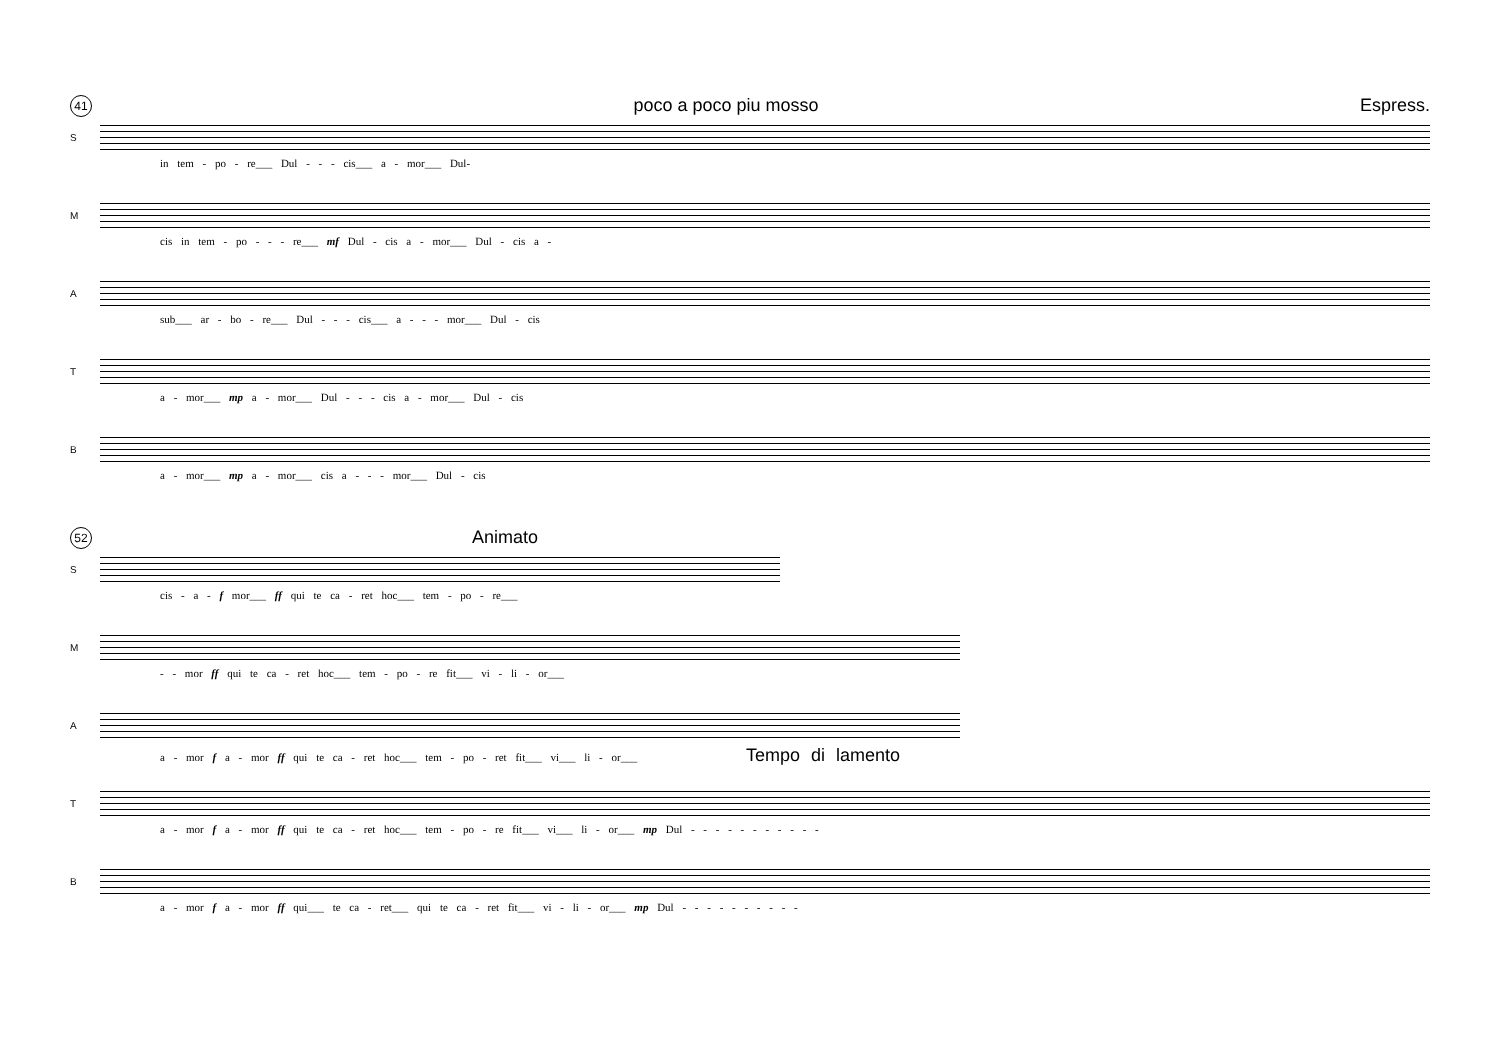41 poco a poco piu mosso Espress.
S
in tem - po - re___ Dul - - - cis___ a - mor___ Dul-
M
cis in tem - po - - - re___ mf Dul - cis a - mor___ Dul - cis a -
A
sub___ ar - bo - re___ Dul - - - cis___ a - - - mor___ Dul - cis
T
a - mor___ mp a - mor___ Dul - - - cis a - mor___ Dul - cis
B
a - mor___ mp a - mor___ cis a - - - mor___ Dul - cis
52 Animato
S
cis - a - f mor___ ff qui te ca - ret hoc___ tem - po - re___
M
- - mor ff qui te ca - ret hoc___ tem - po - re fit___ vi - li - or___
A
a - mor f a - mor ff qui te ca - ret hoc___ tem - po - ret fit___ vi___ li - or___ Tempo di lamento
T
a - mor f a - mor ff qui te ca - ret hoc___ tem - po - re fit___ vi___ li - or___ mp Dul - - - - - - - - - - -
B
a - mor f a - mor ff qui___ te ca - ret___ qui te ca - ret fit___ vi - li - or___ mp Dul - - - - - - - - - -